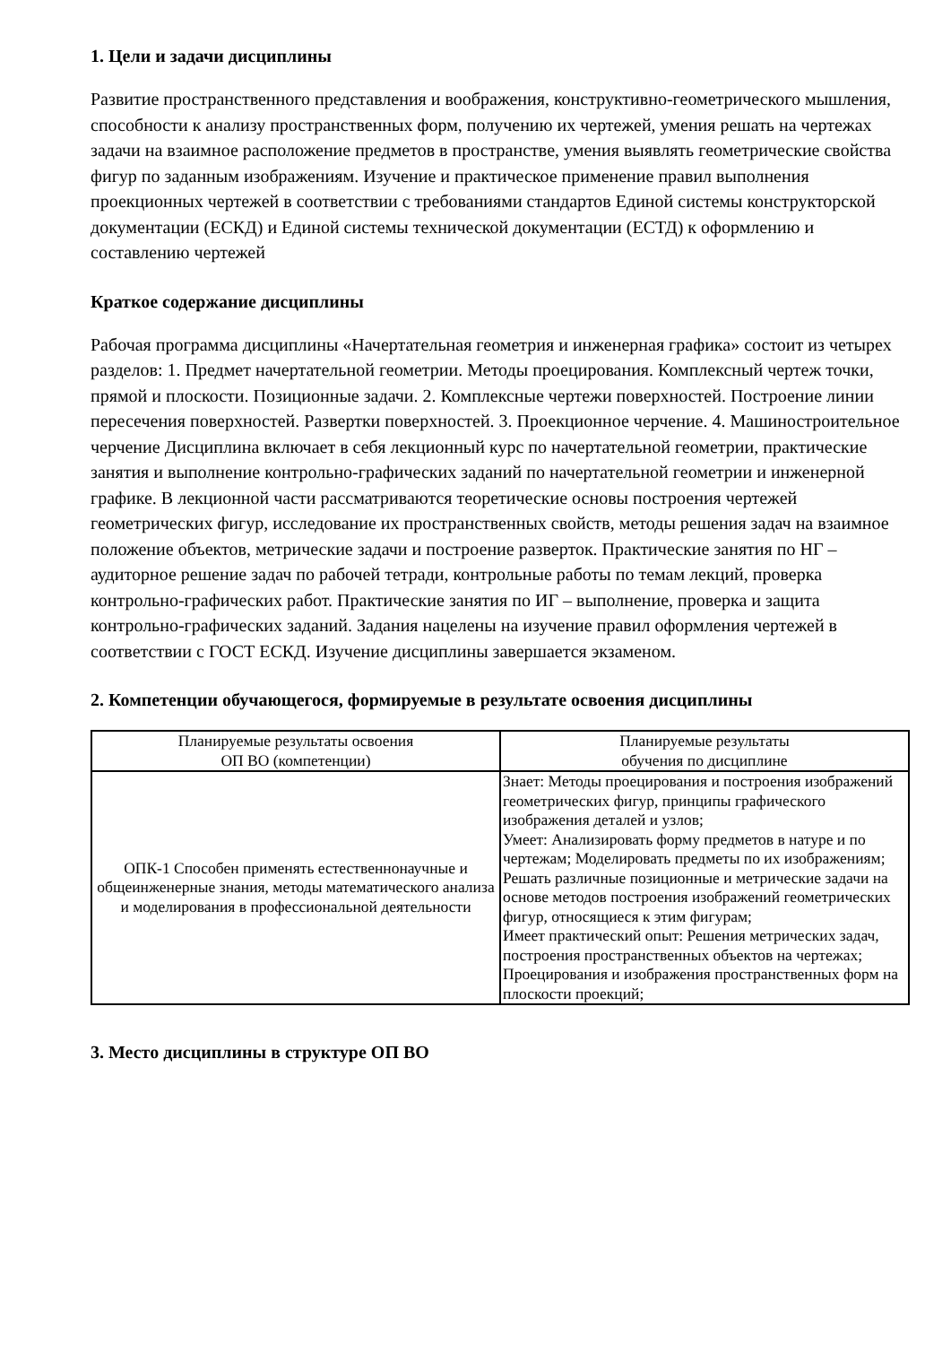1. Цели и задачи дисциплины
Развитие пространственного представления и воображения, конструктивно-геометрического мышления, способности к анализу пространственных форм, получению их чертежей, умения решать на чертежах задачи на взаимное расположение предметов в пространстве, умения выявлять геометрические свойства фигур по заданным изображениям. Изучение и практическое применение правил выполнения проекционных чертежей в соответствии с требованиями стандартов Единой системы конструкторской документации (ЕСКД) и Единой системы технической документации (ЕСТД) к оформлению и составлению чертежей
Краткое содержание дисциплины
Рабочая программа дисциплины «Начертательная геометрия и инженерная графика» состоит из четырех разделов: 1. Предмет начертательной геометрии. Методы проецирования. Комплексный чертеж точки, прямой и плоскости. Позиционные задачи. 2. Комплексные чертежи поверхностей. Построение линии пересечения поверхностей. Развертки поверхностей. 3. Проекционное черчение. 4. Машиностроительное черчение Дисциплина включает в себя лекционный курс по начертательной геометрии, практические занятия и выполнение контрольно-графических заданий по начертательной геометрии и инженерной графике. В лекционной части рассматриваются теоретические основы построения чертежей геометрических фигур, исследование их пространственных свойств, методы решения задач на взаимное положение объектов, метрические задачи и построение разверток. Практические занятия по НГ – аудиторное решение задач по рабочей тетради, контрольные работы по темам лекций, проверка контрольно-графических работ. Практические занятия по ИГ – выполнение, проверка и защита контрольно-графических заданий. Задания нацелены на изучение правил оформления чертежей в соответствии с ГОСТ ЕСКД. Изучение дисциплины завершается экзаменом.
2. Компетенции обучающегося, формируемые в результате освоения дисциплины
| Планируемые результаты освоения ОП ВО (компетенции) | Планируемые результаты обучения по дисциплине |
| ОПК-1 Способен применять естественнонаучные и общеинженерные знания, методы математического анализа и моделирования в профессиональной деятельности | Знает: Методы проецирования и построения изображений геометрических фигур, принципы графического изображения деталей и узлов; Умеет: Анализировать форму предметов в натуре и по чертежам; Моделировать предметы по их изображениям; Решать различные позиционные и метрические задачи на основе методов построения изображений геометрических фигур, относящиеся к этим фигурам; Имеет практический опыт: Решения метрических задач, построения пространственных объектов на чертежах; Проецирования и изображения пространственных форм на плоскости проекций; |
3. Место дисциплины в структуре ОП ВО